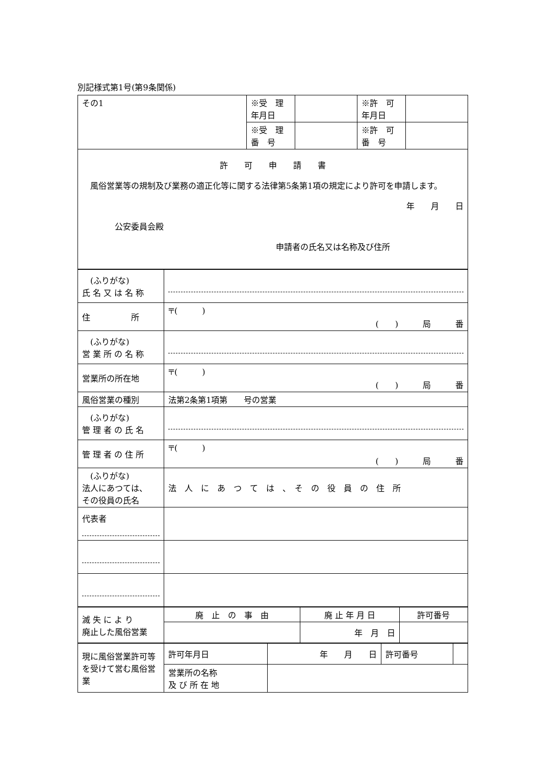別記様式第1号(第9条関係)
| その1 | ※受 理 年月日 | | ※許 可 年月日 | |
| | ※受 理 番 号 | | ※許 可 番 号 | |
| 許 可 申 請 書 風俗営業等の規制及び業務の適正化等に関する法律第5条第1項の規定により許可を申請します。 年 月 日 公安委員会殿 申請者の氏名又は名称及び住所 | | | | |
| (ふりがな) 氏 名 又 は 名 称 | |
| 住 所 | 〒( ) ( ) 局 番 |
| (ふりがな) 営 業 所 の 名 称 | |
| 営業所の所在地 | 〒( ) ( ) 局 番 |
| 風俗営業の種別 | 法第2条第1項第 号の営業 |
| (ふりがな) 管 理 者 の 氏 名 | |
| 管 理 者 の 住 所 | 〒( ) ( ) 局 番 |
| (ふりがな) 法人にあつては、 その役員の氏名 | 法 人 に あ つ て は 、 そ の 役 員 の 住 所 |
| 代表者 | |
| 滅 失 に よ り 廃止した風俗営業 | 廃 止 の 事 由 | 廃 止 年 月 日 | 許可番号 |
| | | 年 月 日 | |
| 現に風俗営業許可等を受けて営む風俗営業 | 許可年月日 | 年 月 日 | 許可番号 | |
| | 営業所の名称 及 び 所 在 地 | | | |